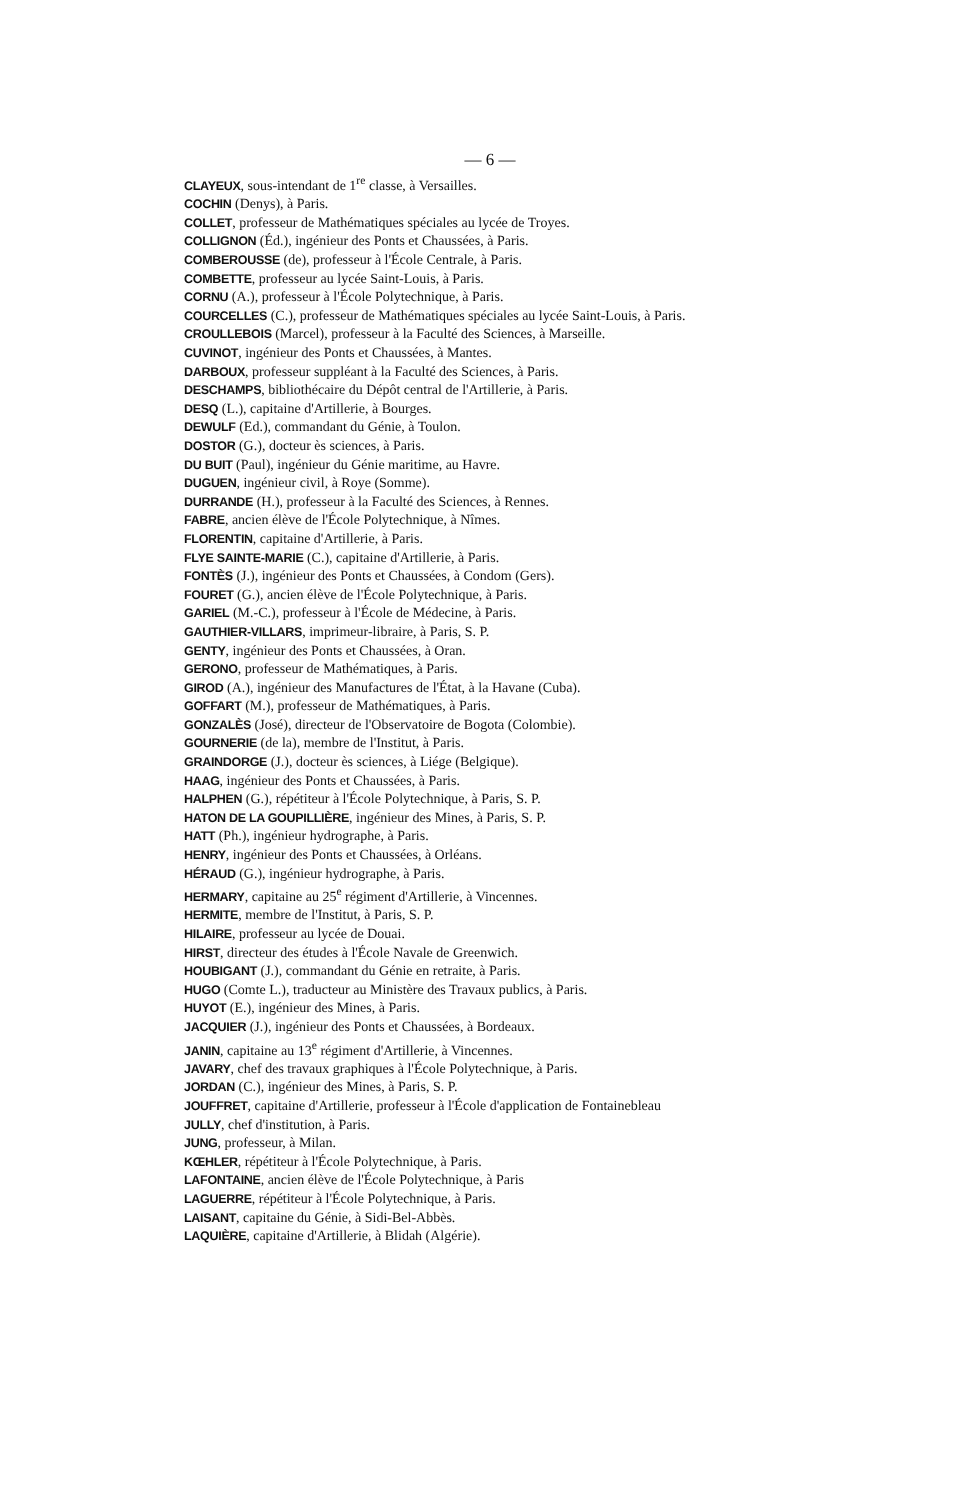— 6 —
CLAYEUX, sous-intendant de 1<sup>re</sup> classe, à Versailles.
COCHIN (Denys), à Paris.
COLLET, professeur de Mathématiques spéciales au lycée de Troyes.
COLLIGNON (Éd.), ingénieur des Ponts et Chaussées, à Paris.
COMBEROUSSE (de), professeur à l'École Centrale, à Paris.
COMBETTE, professeur au lycée Saint-Louis, à Paris.
CORNU (A.), professeur à l'École Polytechnique, à Paris.
COURCELLES (C.), professeur de Mathématiques spéciales au lycée Saint-Louis, à Paris.
CROULLEBOIS (Marcel), professeur à la Faculté des Sciences, à Marseille.
CUVINOT, ingénieur des Ponts et Chaussées, à Mantes.
DARBOUX, professeur suppléant à la Faculté des Sciences, à Paris.
DESCHAMPS, bibliothécaire du Dépôt central de l'Artillerie, à Paris.
DESQ (L.), capitaine d'Artillerie, à Bourges.
DEWULF (Ed.), commandant du Génie, à Toulon.
DOSTOR (G.), docteur ès sciences, à Paris.
DU BUIT (Paul), ingénieur du Génie maritime, au Havre.
DUGUEN, ingénieur civil, à Roye (Somme).
DURRANDE (H.), professeur à la Faculté des Sciences, à Rennes.
FABRE, ancien élève de l'École Polytechnique, à Nîmes.
FLORENTIN, capitaine d'Artillerie, à Paris.
FLYE SAINTE-MARIE (C.), capitaine d'Artillerie, à Paris.
FONTÈS (J.), ingénieur des Ponts et Chaussées, à Condom (Gers).
FOURET (G.), ancien élève de l'École Polytechnique, à Paris.
GARIEL (M.-C.), professeur à l'École de Médecine, à Paris.
GAUTHIER-VILLARS, imprimeur-libraire, à Paris, S. P.
GENTY, ingénieur des Ponts et Chaussées, à Oran.
GERONO, professeur de Mathématiques, à Paris.
GIROD (A.), ingénieur des Manufactures de l'État, à la Havane (Cuba).
GOFFART (M.), professeur de Mathématiques, à Paris.
GONZALÈS (José), directeur de l'Observatoire de Bogota (Colombie).
GOURNERIE (de la), membre de l'Institut, à Paris.
GRAINDORGE (J.), docteur ès sciences, à Liége (Belgique).
HAAG, ingénieur des Ponts et Chaussées, à Paris.
HALPHEN (G.), répétiteur à l'École Polytechnique, à Paris, S. P.
HATON DE LA GOUPILLIÈRE, ingénieur des Mines, à Paris, S. P.
HATT (Ph.), ingénieur hydrographe, à Paris.
HENRY, ingénieur des Ponts et Chaussées, à Orléans.
HÉRAUD (G.), ingénieur hydrographe, à Paris.
HERMARY, capitaine au 25<sup>e</sup> régiment d'Artillerie, à Vincennes.
HERMITE, membre de l'Institut, à Paris, S. P.
HILAIRE, professeur au lycée de Douai.
HIRST, directeur des études à l'École Navale de Greenwich.
HOUBIGANT (J.), commandant du Génie en retraite, à Paris.
HUGO (Comte L.), traducteur au Ministère des Travaux publics, à Paris.
HUYOT (E.), ingénieur des Mines, à Paris.
JACQUIER (J.), ingénieur des Ponts et Chaussées, à Bordeaux.
JANIN, capitaine au 13<sup>e</sup> régiment d'Artillerie, à Vincennes.
JAVARY, chef des travaux graphiques à l'École Polytechnique, à Paris.
JORDAN (C.), ingénieur des Mines, à Paris, S. P.
JOUFFRET, capitaine d'Artillerie, professeur à l'École d'application de Fontainebleau
JULLY, chef d'institution, à Paris.
JUNG, professeur, à Milan.
KŒHLER, répétiteur à l'École Polytechnique, à Paris.
LAFONTAINE, ancien élève de l'École Polytechnique, à Paris
LAGUERRE, répétiteur à l'École Polytechnique, à Paris.
LAISANT, capitaine du Génie, à Sidi-Bel-Abbès.
LAQUIÈRE, capitaine d'Artillerie, à Blidah (Algérie).